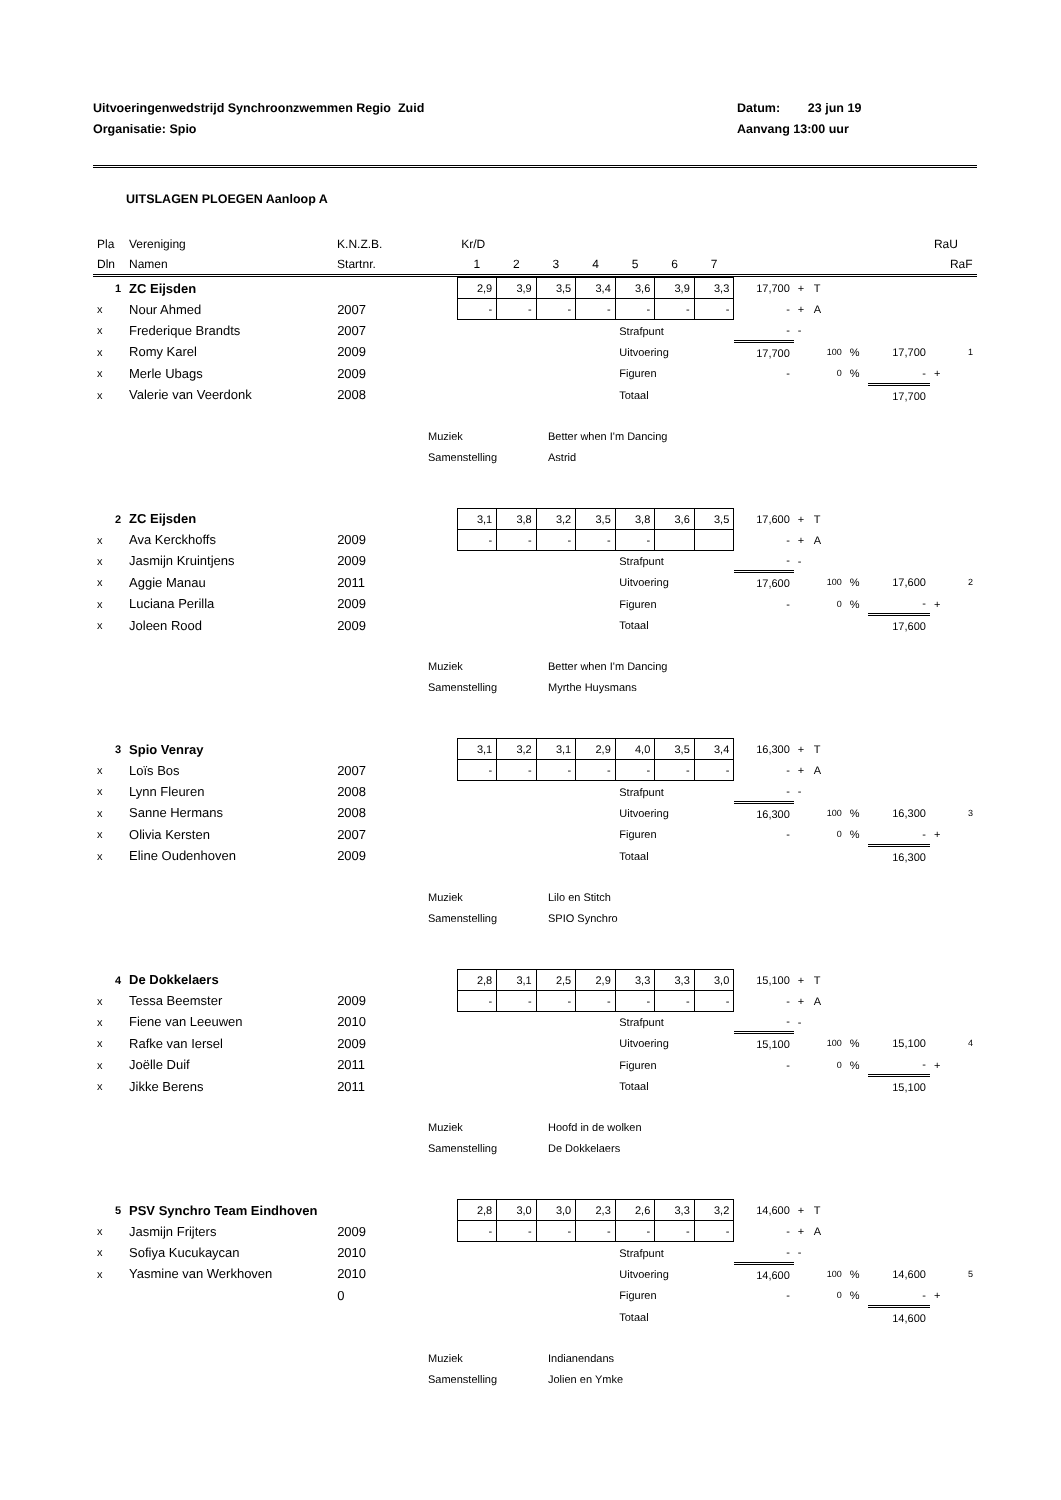Uitvoeringenwedstrijd Synchroonzwemmen Regio Zuid
Organisatie: Spio
Datum: 23 jun 19
Aanvang 13:00 uur
UITSLAGEN PLOEGEN Aanloop A
| Pla | Vereniging | K.N.Z.B. | Kr/D | | | | | | | | RaU | |
| Dln | Namen | Startnr. | 1 | 2 | 3 | 4 | 5 | 6 | 7 | | | RaF |
| 1 | ZC Eijsden | | 2,9 | 3,9 | 3,5 | 3,4 | 3,6 | 3,9 | 3,3 | 17,700 | + | T | | | | |
| x | Nour Ahmed | 2007 | - | - | - | - | - | - | - | - | + | A | | | | |
| x | Frederique Brandts | 2007 | | | | | Strafpunt | | | - | - | | | | | |
| x | Romy Karel | 2009 | | | | | Uitvoering | | | 17,700 | | 100 | % | 17,700 | | 1 |
| x | Merle Ubags | 2009 | | | | | Figuren | | | - | | 0 | % | - | + | |
| x | Valerie van Veerdonk | 2008 | | | | | Totaal | | | | | | | 17,700 | | |
Muziek
Better when I'm Dancing
Samenstelling
Astrid
| 2 | ZC Eijsden | | 3,1 | 3,8 | 3,2 | 3,5 | 3,8 | 3,6 | 3,5 | 17,600 | + | T | | | | |
| x | Ava Kerckhoffs | 2009 | - | - | - | - | - | | | - | + | A | | | | |
| x | Jasmijn Kruintjens | 2009 | | | | | Strafpunt | | | - | - | | | | | |
| x | Aggie Manau | 2011 | | | | | Uitvoering | | | 17,600 | | 100 | % | 17,600 | | 2 |
| x | Luciana Perilla | 2009 | | | | | Figuren | | | - | | 0 | % | - | + | |
| x | Joleen Rood | 2009 | | | | | Totaal | | | | | | | 17,600 | | |
Muziek
Better when I'm Dancing
Samenstelling
Myrthe Huysmans
| 3 | Spio Venray | | 3,1 | 3,2 | 3,1 | 2,9 | 4,0 | 3,5 | 3,4 | 16,300 | + | T | | | | |
| x | Loïs Bos | 2007 | - | - | - | - | - | - | - | - | + | A | | | | |
| x | Lynn Fleuren | 2008 | | | | | Strafpunt | | | - | - | | | | | |
| x | Sanne Hermans | 2008 | | | | | Uitvoering | | | 16,300 | | 100 | % | 16,300 | | 3 |
| x | Olivia Kersten | 2007 | | | | | Figuren | | | - | | 0 | % | - | + | |
| x | Eline Oudenhoven | 2009 | | | | | Totaal | | | | | | | 16,300 | | |
Muziek
Lilo en Stitch
Samenstelling
SPIO Synchro
| 4 | De Dokkelaers | | 2,8 | 3,1 | 2,5 | 2,9 | 3,3 | 3,3 | 3,0 | 15,100 | + | T | | | | |
| x | Tessa Beemster | 2009 | - | - | - | - | - | - | - | - | + | A | | | | |
| x | Fiene van Leeuwen | 2010 | | | | | Strafpunt | | | - | - | | | | | |
| x | Rafke van Iersel | 2009 | | | | | Uitvoering | | | 15,100 | | 100 | % | 15,100 | | 4 |
| x | Joëlle Duif | 2011 | | | | | Figuren | | | - | | 0 | % | - | + | |
| x | Jikke Berens | 2011 | | | | | Totaal | | | | | | | 15,100 | | |
Muziek
Hoofd in de wolken
Samenstelling
De Dokkelaers
| 5 | PSV Synchro Team Eindhoven | | 2,8 | 3,0 | 3,0 | 2,3 | 2,6 | 3,3 | 3,2 | 14,600 | + | T | | | | |
| x | Jasmijn Frijters | 2009 | - | - | - | - | - | - | - | - | + | A | | | | |
| x | Sofiya Kucukaycan | 2010 | | | | | Strafpunt | | | - | - | | | | | |
| x | Yasmine van Werkhoven | 2010 | | | | | Uitvoering | | | 14,600 | | 100 | % | 14,600 | | 5 |
| | | 0 | | | | | Figuren | | | - | | 0 | % | - | + | |
| | | | | | | | Totaal | | | | | | | 14,600 | | |
Muziek
Indianendans
Samenstelling
Jolien en Ymke